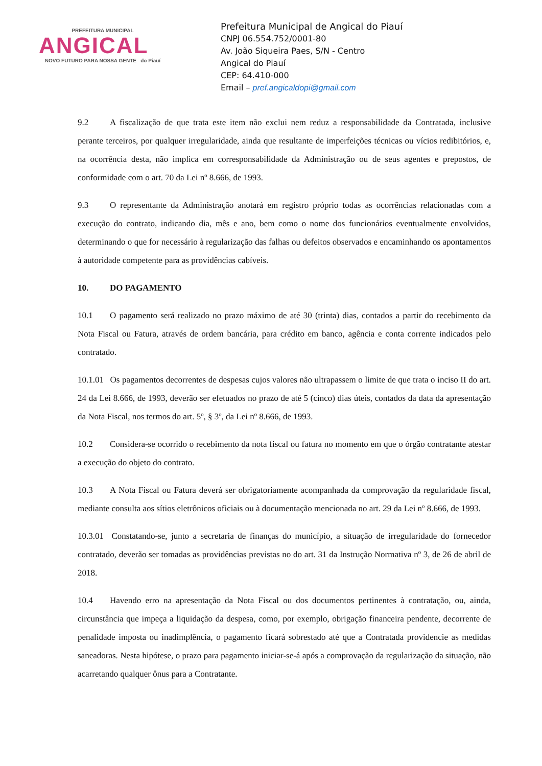PREFEITURA MUNICIPAL
ANGICAL
NOVO FUTURO PARA NOSSA GENTE do Piauí
Prefeitura Municipal de Angical do Piauí
CNPJ 06.554.752/0001-80
Av. João Siqueira Paes, S/N - Centro
Angical do Piauí
CEP: 64.410-000
Email – pref.angicaldopi@gmail.com
9.2 A fiscalização de que trata este item não exclui nem reduz a responsabilidade da Contratada, inclusive perante terceiros, por qualquer irregularidade, ainda que resultante de imperfeições técnicas ou vícios redibitórios, e, na ocorrência desta, não implica em corresponsabilidade da Administração ou de seus agentes e prepostos, de conformidade com o art. 70 da Lei nº 8.666, de 1993.
9.3 O representante da Administração anotará em registro próprio todas as ocorrências relacionadas com a execução do contrato, indicando dia, mês e ano, bem como o nome dos funcionários eventualmente envolvidos, determinando o que for necessário à regularização das falhas ou defeitos observados e encaminhando os apontamentos à autoridade competente para as providências cabíveis.
10. DO PAGAMENTO
10.1 O pagamento será realizado no prazo máximo de até 30 (trinta) dias, contados a partir do recebimento da Nota Fiscal ou Fatura, através de ordem bancária, para crédito em banco, agência e conta corrente indicados pelo contratado.
10.1.01 Os pagamentos decorrentes de despesas cujos valores não ultrapassem o limite de que trata o inciso II do art. 24 da Lei 8.666, de 1993, deverão ser efetuados no prazo de até 5 (cinco) dias úteis, contados da data da apresentação da Nota Fiscal, nos termos do art. 5º, § 3º, da Lei nº 8.666, de 1993.
10.2 Considera-se ocorrido o recebimento da nota fiscal ou fatura no momento em que o órgão contratante atestar a execução do objeto do contrato.
10.3 A Nota Fiscal ou Fatura deverá ser obrigatoriamente acompanhada da comprovação da regularidade fiscal, mediante consulta aos sítios eletrônicos oficiais ou à documentação mencionada no art. 29 da Lei nº 8.666, de 1993.
10.3.01 Constatando-se, junto a secretaria de finanças do município, a situação de irregularidade do fornecedor contratado, deverão ser tomadas as providências previstas no do art. 31 da Instrução Normativa nº 3, de 26 de abril de 2018.
10.4 Havendo erro na apresentação da Nota Fiscal ou dos documentos pertinentes à contratação, ou, ainda, circunstância que impeça a liquidação da despesa, como, por exemplo, obrigação financeira pendente, decorrente de penalidade imposta ou inadimplência, o pagamento ficará sobrestado até que a Contratada providencie as medidas saneadoras. Nesta hipótese, o prazo para pagamento iniciar-se-á após a comprovação da regularização da situação, não acarretando qualquer ônus para a Contratante.